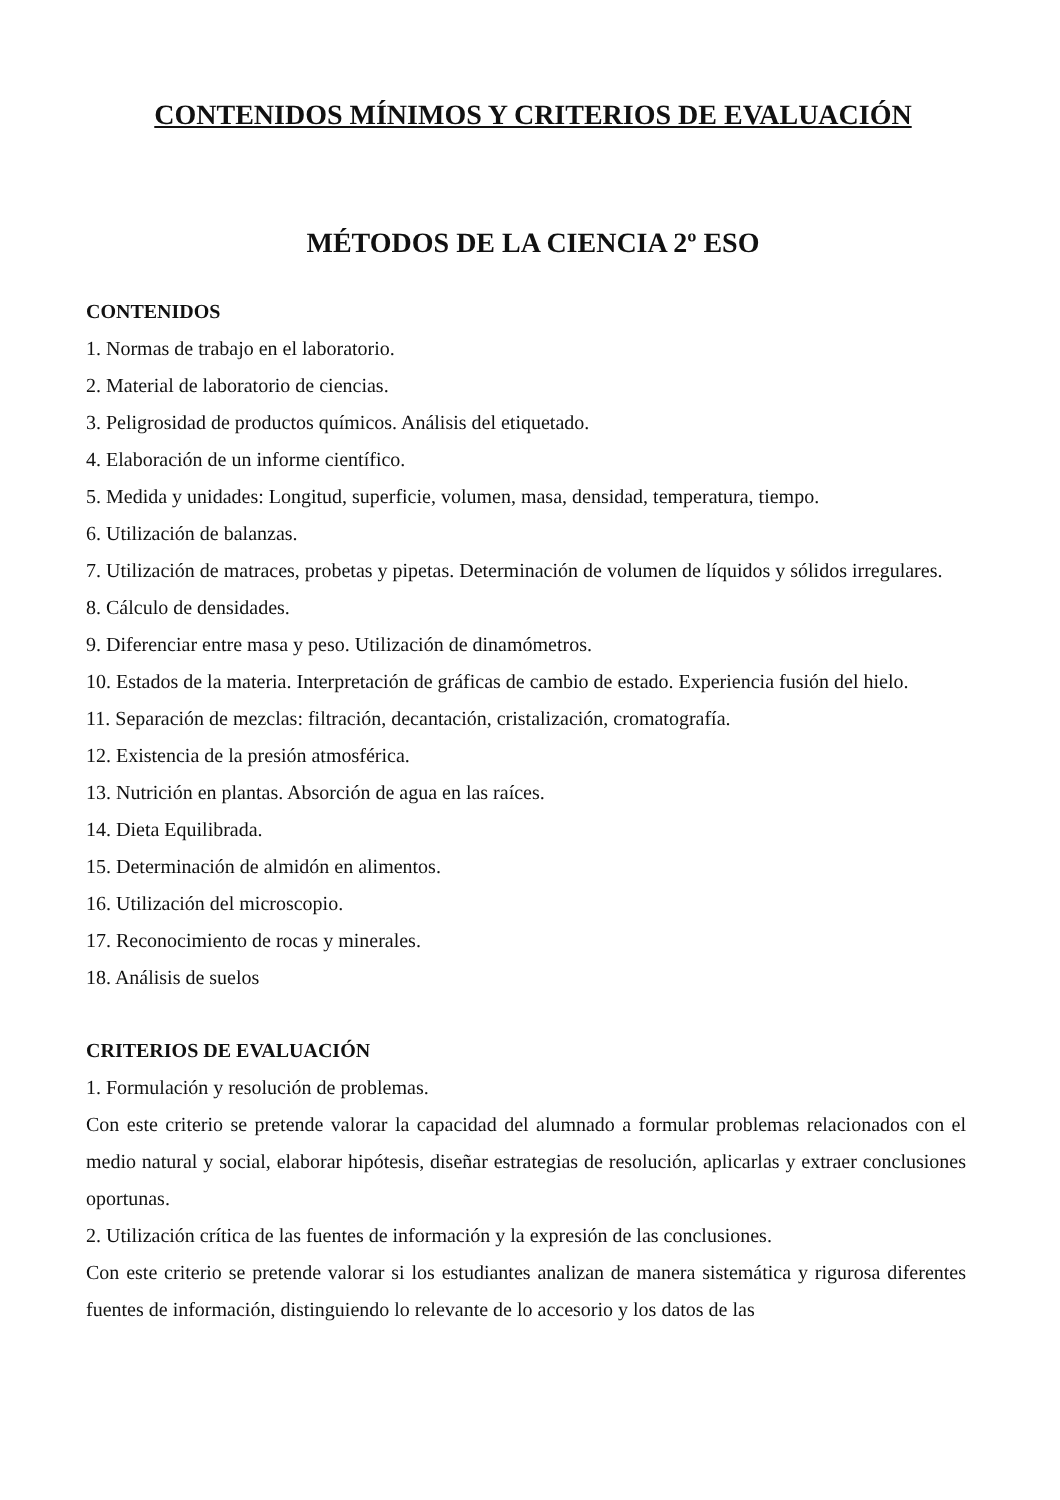CONTENIDOS MÍNIMOS Y CRITERIOS DE EVALUACIÓN
MÉTODOS DE LA CIENCIA 2º ESO
CONTENIDOS
1. Normas de trabajo en el laboratorio.
2. Material de laboratorio de ciencias.
3. Peligrosidad de productos químicos. Análisis del etiquetado.
4. Elaboración de un informe científico.
5. Medida y unidades: Longitud, superficie, volumen, masa, densidad, temperatura, tiempo.
6. Utilización de balanzas.
7. Utilización de matraces, probetas y pipetas. Determinación de volumen de líquidos y sólidos irregulares.
8. Cálculo de densidades.
9. Diferenciar entre masa y peso. Utilización de dinamómetros.
10. Estados de la materia. Interpretación de gráficas de cambio de estado. Experiencia fusión del hielo.
11. Separación de mezclas: filtración, decantación, cristalización, cromatografía.
12. Existencia de la presión atmosférica.
13. Nutrición en plantas. Absorción de agua en las raíces.
14. Dieta Equilibrada.
15. Determinación de almidón en alimentos.
16. Utilización del microscopio.
17. Reconocimiento de rocas y minerales.
18. Análisis de suelos
CRITERIOS DE EVALUACIÓN
1. Formulación y resolución de problemas.
Con este criterio se pretende valorar la capacidad del alumnado a formular problemas relacionados con el medio natural y social, elaborar hipótesis, diseñar estrategias de resolución, aplicarlas y extraer conclusiones oportunas.
2. Utilización crítica de las fuentes de información y la expresión de las conclusiones.
Con este criterio se pretende valorar si los estudiantes analizan de manera sistemática y rigurosa diferentes fuentes de información, distinguiendo lo relevante de lo accesorio y los datos de las